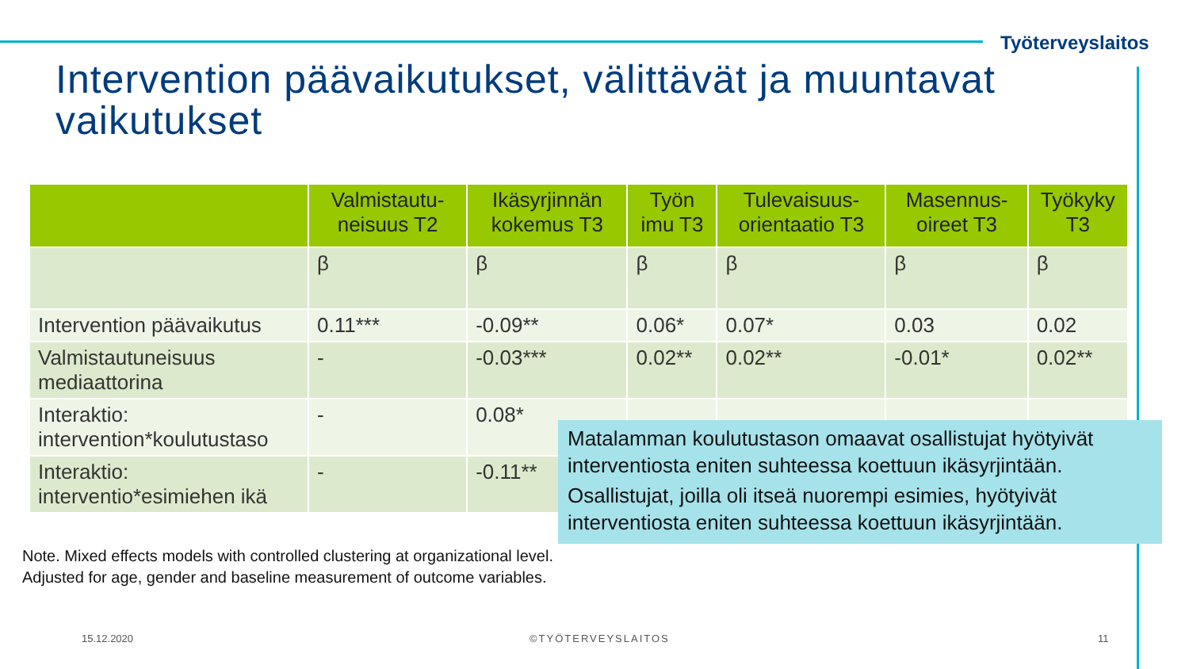Työterveyslaitos
Intervention päävaikutukset, välittävät ja muuntavat vaikutukset
| | Valmistautu-neisuus T2 | Ikäsyrjinnän kokemus T3 | Työn imu T3 | Tulevaisuus-orientaatio T3 | Masennus-oireet T3 | Työkyky T3 |
| --- | --- | --- | --- | --- | --- | --- |
| | β | β | β | β | β | β |
| Intervention päävaikutus | 0.11*** | -0.09** | 0.06* | 0.07* | 0.03 | 0.02 |
| Valmistautuneisuus mediaattorina | - | -0.03*** | 0.02** | 0.02** | -0.01* | 0.02** |
| Interaktio: intervention*koulutustaso | - | 0.08* | | | | |
| Interaktio: interventio*esimiehen ikä | - | -0.11** | | | | |
Matalamman koulutustason omaavat osallistujat hyötyivät interventiosta eniten suhteessa koettuun ikäsyrjintään.
Osallistujat, joilla oli itseä nuorempi esimies, hyötyivät interventiosta eniten suhteessa koettuun ikäsyrjintään.
Note. Mixed effects models with controlled clustering at organizational level.
Adjusted for age, gender and baseline measurement of outcome variables.
15.12.2020 ©TYÖTERVEYSLAITOS 11